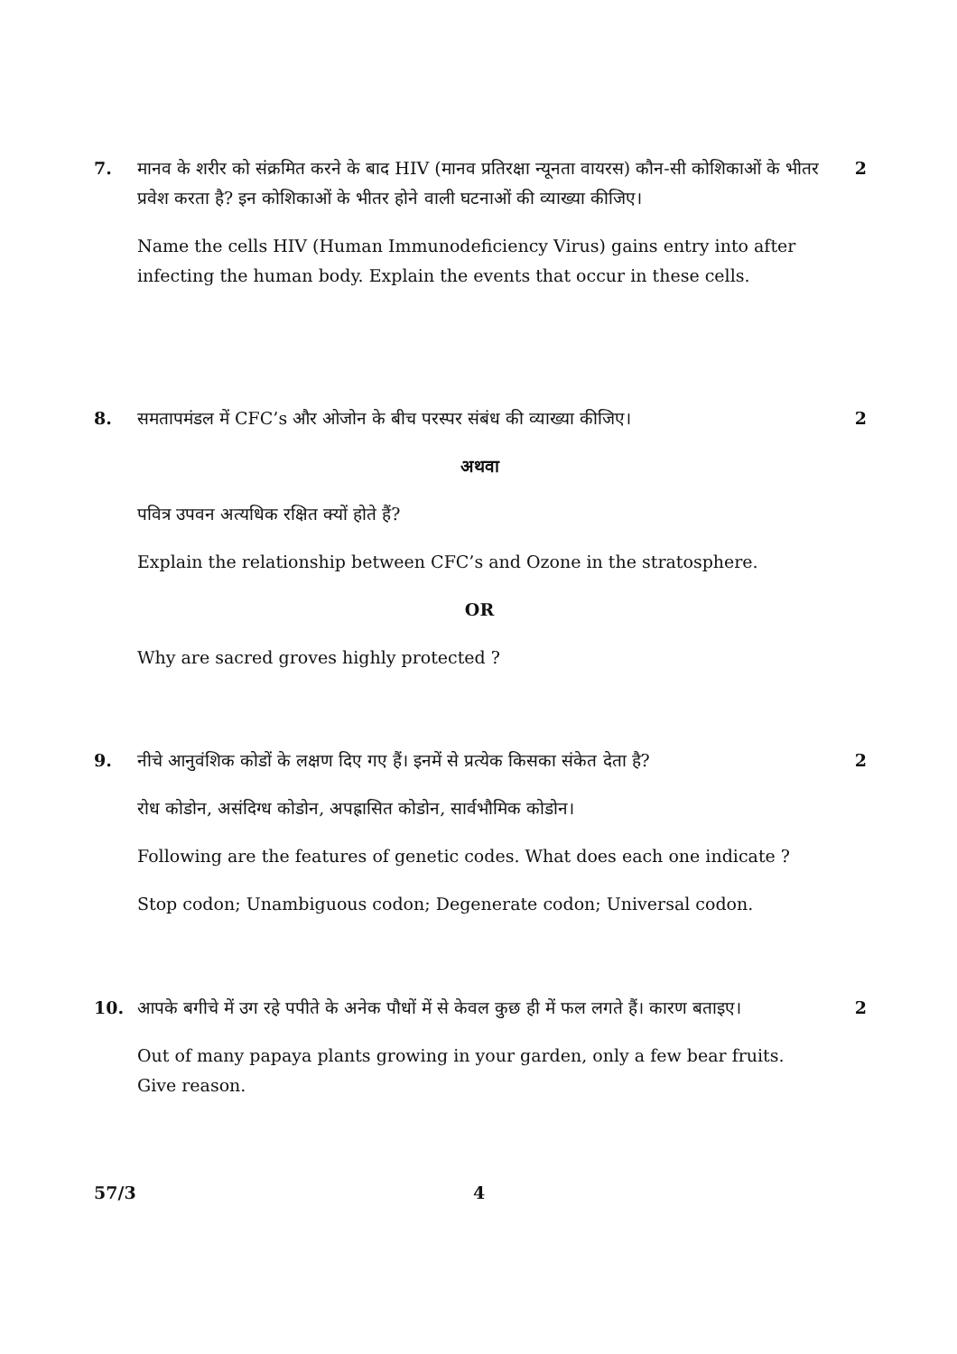7. मानव के शरीर को संक्रमित करने के बाद HIV (मानव प्रतिरक्षा न्यूनता वायरस) कौन-सी कोशिकाओं के भीतर प्रवेश करता है? इन कोशिकाओं के भीतर होने वाली घटनाओं की व्याख्या कीजिए।
Name the cells HIV (Human Immunodeficiency Virus) gains entry into after infecting the human body. Explain the events that occur in these cells.
2
8. समतापमंडल में CFC’s और ओजोन के बीच परस्पर संबंध की व्याख्या कीजिए।
अथवा
पवित्र उपवन अत्यधिक रक्षित क्यों होते हैं?
Explain the relationship between CFC’s and Ozone in the stratosphere.
OR
Why are sacred groves highly protected ?
2
9. नीचे आनुवंशिक कोडों के लक्षण दिए गए हैं। इनमें से प्रत्येक किसका संकेत देता है?
रोध कोडोन, असंदिग्ध कोडोन, अपह्रासित कोडोन, सार्वभौमिक कोडोन।
Following are the features of genetic codes. What does each one indicate ?
Stop codon; Unambiguous codon; Degenerate codon; Universal codon.
2
10. आपके बगीचे में उग रहे पपीते के अनेक पौधों में से केवल कुछ ही में फल लगते हैं। कारण बताइए।
Out of many papaya plants growing in your garden, only a few bear fruits. Give reason.
2
57/3 4